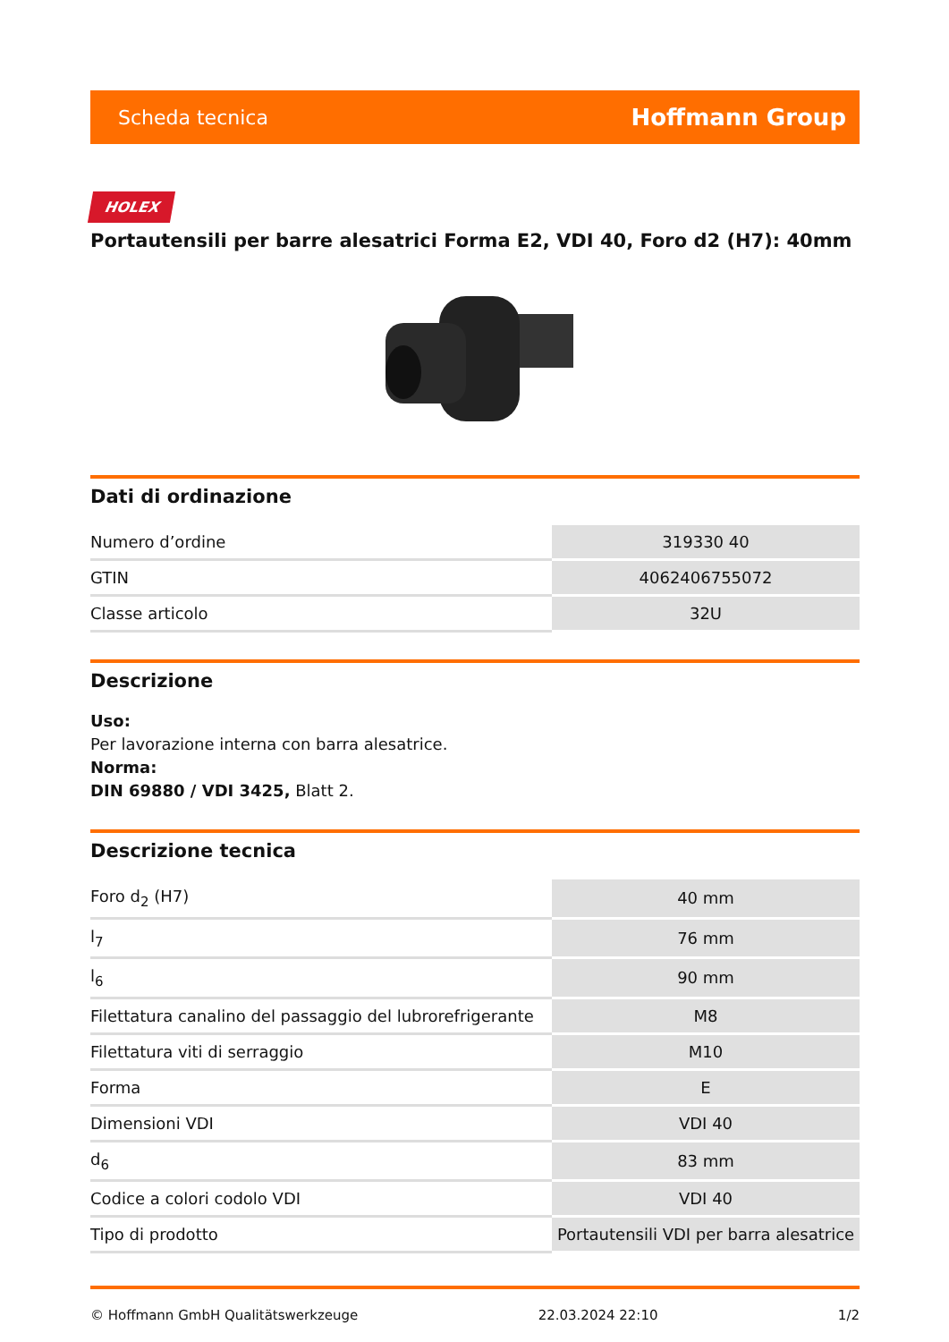Scheda tecnica Hoffmann Group
HOLEX
Portautensili per barre alesatrici Forma E2, VDI 40, Foro d2 (H7): 40mm
Dati di ordinazione
| Numero d’ordine | 319330 40 |
| GTIN | 4062406755072 |
| Classe articolo | 32U |
Descrizione
Uso:
Per lavorazione interna con barra alesatrice.
Norma:
DIN 69880 / VDI 3425, Blatt 2.
Descrizione tecnica
| Foro d<sub>2</sub> (H7) | 40 mm |
| l<sub>7</sub> | 76 mm |
| l<sub>6</sub> | 90 mm |
| Filettatura canalino del passaggio del lubrorefrigerante | M8 |
| Filettatura viti di serraggio | M10 |
| Forma | E |
| Dimensioni VDI | VDI 40 |
| d<sub>6</sub> | 83 mm |
| Codice a colori codolo VDI | VDI 40 |
| Tipo di prodotto | Portautensili VDI per barra alesatrice |
© Hoffmann GmbH Qualitätswerkzeuge 22.03.2024 22:10 1/2